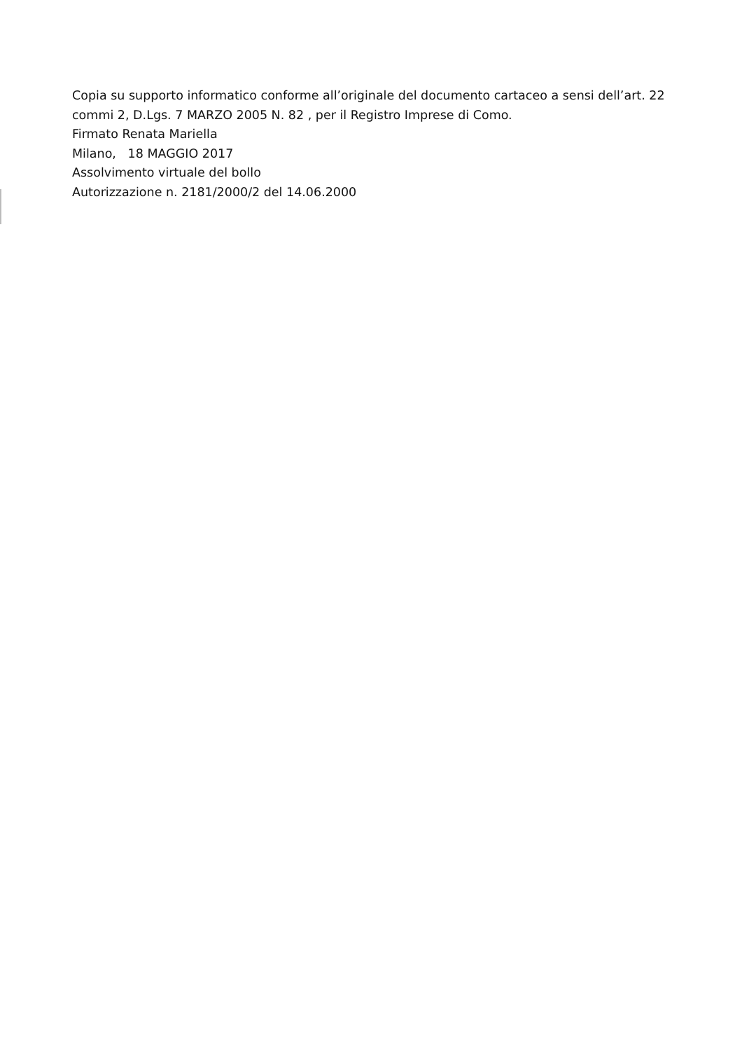Copia su supporto informatico conforme all’originale del documento cartaceo a sensi dell’art. 22 commi 2, D.Lgs. 7 MARZO 2005 N. 82 , per il Registro Imprese di Como.
Firmato Renata Mariella
Milano, 18 MAGGIO 2017
Assolvimento virtuale del bollo
Autorizzazione n. 2181/2000/2 del 14.06.2000